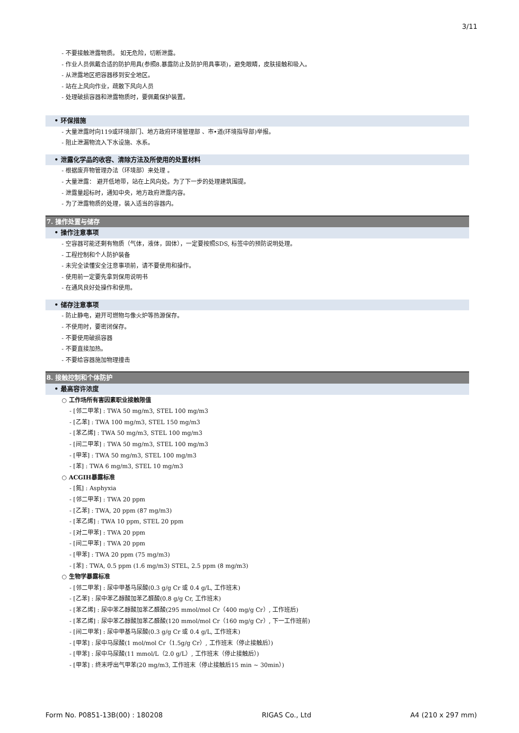3/11
- 不要接触泄露物质。 如无危险，切断泄露。
- 作业人员佩戴合适的防护用具(参照8.暴露防止及防护用具事项)，避免眼睛，皮肤接触和吸入。
- 从泄露地区把容器移到安全地区。
- 站在上风向作业，疏散下风向人员
- 处理破损容器和泄露物质时，要佩戴保护装置。
• 环保措施
- 大量泄露时向119或环境部门、地方政府环境管理部 、市•道(环境指导部)举报。
- 阻止泄漏物流入下水设施、水系。
• 泄露化学品的收容、清除方法及所使用的处置材料
- 根据废弃物管理办法（环境部）来处理 。
- 大量泄露： 避开低地带，站在上风向处。为了下一步的处理建筑围提。
- 泄露量超标时，通知中央，地方政府泄露内容。
- 为了泄露物质的处理，装入适当的容器内。
7. 操作处置与储存
• 操作注意事项
- 空容器可能还剩有物质（气体，液体，固体），一定要按照SDS, 标签中的预防说明处理。
- 工程控制和个人防护装备
- 未完全读懂安全注意事项前，请不要使用和操作。
- 使用前一定要先拿到保用说明书
- 在通风良好处操作和使用。
• 储存注意事项
- 防止静电，避开可燃物与像火炉等热源保存。
- 不使用时，要密闭保存。
- 不要使用破损容器
- 不要直接加热。
- 不要给容器施加物理撞击
8. 接触控制和个体防护
• 最高容许浓度
○ 工作场所有害因素职业接触限值
- [邻二甲苯] : TWA 50 mg/m3, STEL 100 mg/m3
- [乙苯] : TWA 100 mg/m3, STEL 150 mg/m3
- [苯乙烯] : TWA 50 mg/m3, STEL 100 mg/m3
- [间二甲苯] : TWA 50 mg/m3, STEL 100 mg/m3
- [甲苯] : TWA 50 mg/m3, STEL 100 mg/m3
- [苯] : TWA 6 mg/m3, STEL 10 mg/m3
○ ACGIH暴露标准
- [氮] : Asphyxia
- [邻二甲苯] : TWA 20 ppm
- [乙苯] : TWA, 20 ppm (87 mg/m3)
- [苯乙烯] : TWA 10 ppm, STEL 20 ppm
- [对二甲苯] : TWA 20 ppm
- [间二甲苯] : TWA 20 ppm
- [甲苯] : TWA 20 ppm (75 mg/m3)
- [苯] : TWA, 0.5 ppm (1.6 mg/m3) STEL, 2.5 ppm (8 mg/m3)
○ 生物学暴露标准
- [邻二甲苯] : 尿中甲基马尿酸(0.3 g/g Cr 或 0.4 g/L, 工作班末)
- [乙苯] : 尿中苯乙醇酸加苯乙醛酸(0.8 g/g Cr, 工作班末)
- [苯乙烯] : 尿中苯乙醇酸加苯乙醛酸(295 mmol/mol Cr（400 mg/g Cr）, 工作班后)
- [苯乙烯] : 尿中苯乙醇酸加苯乙醛酸(120 mmol/mol Cr（160 mg/g Cr）, 下一工作班前)
- [间二甲苯] : 尿中甲基马尿酸(0.3 g/g Cr 或 0.4 g/L, 工作班末)
- [甲苯] : 尿中马尿酸(1 mol/mol Cr（1.5g/g Cr）, 工作班末（停止接触后）)
- [甲苯] : 尿中马尿酸(11 mmol/L（2.0 g/L）, 工作班末（停止接触后）)
- [甲苯] : 终末呼出气甲苯(20 mg/m3, 工作班末（停止接触后15 min ~ 30min）)
Form No. P0851-13B(00) : 180208 RIGAS Co., Ltd A4 (210 x 297 mm)